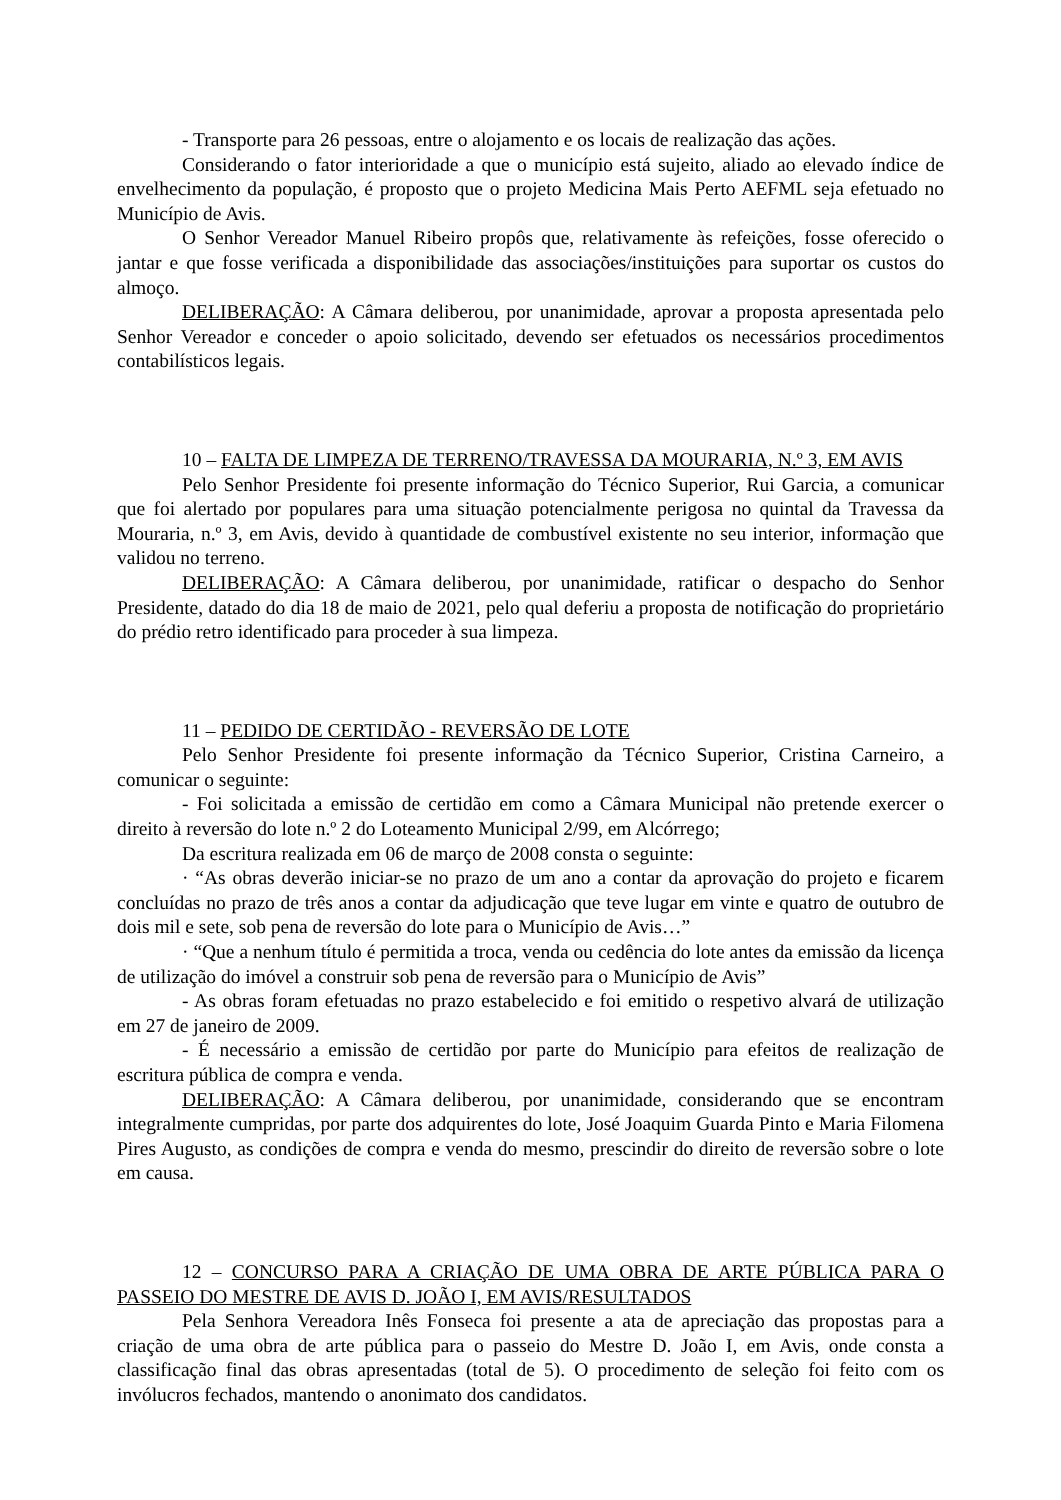- Transporte para 26 pessoas, entre o alojamento e os locais de realização das ações.
Considerando o fator interioridade a que o município está sujeito, aliado ao elevado índice de envelhecimento da população, é proposto que o projeto Medicina Mais Perto AEFML seja efetuado no Município de Avis.
O Senhor Vereador Manuel Ribeiro propôs que, relativamente às refeições, fosse oferecido o jantar e que fosse verificada a disponibilidade das associações/instituições para suportar os custos do almoço.
DELIBERAÇÃO: A Câmara deliberou, por unanimidade, aprovar a proposta apresentada pelo Senhor Vereador e conceder o apoio solicitado, devendo ser efetuados os necessários procedimentos contabilísticos legais.
10 – FALTA DE LIMPEZA DE TERRENO/TRAVESSA DA MOURARIA, N.º 3, EM AVIS
Pelo Senhor Presidente foi presente informação do Técnico Superior, Rui Garcia, a comunicar que foi alertado por populares para uma situação potencialmente perigosa no quintal da Travessa da Mouraria, n.º 3, em Avis, devido à quantidade de combustível existente no seu interior, informação que validou no terreno.
DELIBERAÇÃO: A Câmara deliberou, por unanimidade, ratificar o despacho do Senhor Presidente, datado do dia 18 de maio de 2021, pelo qual deferiu a proposta de notificação do proprietário do prédio retro identificado para proceder à sua limpeza.
11 – PEDIDO DE CERTIDÃO - REVERSÃO DE LOTE
Pelo Senhor Presidente foi presente informação da Técnico Superior, Cristina Carneiro, a comunicar o seguinte:
- Foi solicitada a emissão de certidão em como a Câmara Municipal não pretende exercer o direito à reversão do lote n.º 2 do Loteamento Municipal 2/99, em Alcórrego;
Da escritura realizada em 06 de março de 2008 consta o seguinte:
· “As obras deverão iniciar-se no prazo de um ano a contar da aprovação do projeto e ficarem concluídas no prazo de três anos a contar da adjudicação que teve lugar em vinte e quatro de outubro de dois mil e sete, sob pena de reversão do lote para o Município de Avis…”
· “Que a nenhum título é permitida a troca, venda ou cedência do lote antes da emissão da licença de utilização do imóvel a construir sob pena de reversão para o Município de Avis”
- As obras foram efetuadas no prazo estabelecido e foi emitido o respetivo alvará de utilização em 27 de janeiro de 2009.
- É necessário a emissão de certidão por parte do Município para efeitos de realização de escritura pública de compra e venda.
DELIBERAÇÃO: A Câmara deliberou, por unanimidade, considerando que se encontram integralmente cumpridas, por parte dos adquirentes do lote, José Joaquim Guarda Pinto e Maria Filomena Pires Augusto, as condições de compra e venda do mesmo, prescindir do direito de reversão sobre o lote em causa.
12 – CONCURSO PARA A CRIAÇÃO DE UMA OBRA DE ARTE PÚBLICA PARA O PASSEIO DO MESTRE DE AVIS D. JOÃO I, EM AVIS/RESULTADOS
Pela Senhora Vereadora Inês Fonseca foi presente a ata de apreciação das propostas para a criação de uma obra de arte pública para o passeio do Mestre D. João I, em Avis, onde consta a classificação final das obras apresentadas (total de 5). O procedimento de seleção foi feito com os invólucros fechados, mantendo o anonimato dos candidatos.